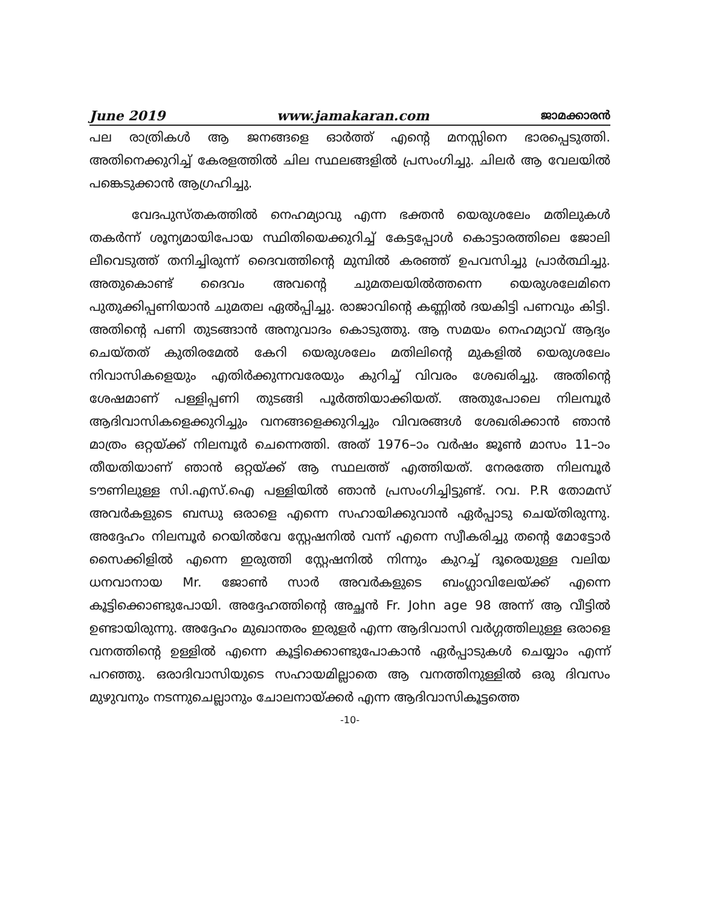June 2019 www.jamakaran.com ജാമക്കാരൻ
പല രാത്രികൾ ആ ജനങ്ങളെ ഓർത്ത് എന്റെ മനസ്സിനെ ഭാരപ്പെടുത്തി. അതിനെക്കുറിച്ച് കേരളത്തിൽ ചില സ്ഥലങ്ങളിൽ പ്രസംഗിച്ചു. ചിലർ ആ വേലയിൽ പങ്കെടുക്കാൻ ആഗ്രഹിച്ചു.
വേദപുസ്തകത്തിൽ നെഹമ്യാവു എന്ന ഭക്തൻ യെരുശലേം മതിലുകൾ തകർന്ന് ശൂന്യമായിപോയ സ്ഥിതിയെക്കുറിച്ച് കേട്ടപ്പോൾ കൊട്ടാരത്തിലെ ജോലി ലീവെടുത്ത് തനിച്ചിരുന്ന് ദൈവത്തിന്റെ മുമ്പിൽ കരഞ്ഞ് ഉപവസിച്ചു പ്രാർത്ഥിച്ചു. അതുകൊണ്ട് ദൈവം അവന്റെ ചുമതലയിൽത്തന്നെ യെരുശലേമിനെ പുതുക്കിപ്പണിയാൻ ചുമതല ഏൽപ്പിച്ചു. രാജാവിന്റെ കണ്ണിൽ ദയകിട്ടി പണവും കിട്ടി. അതിന്റെ പണി തുടങ്ങാൻ അനുവാദം കൊടുത്തു. ആ സമയം നെഹമ്യാവ് ആദ്യം ചെയ്തത് കുതിരമേൽ കേറി യെരുശലേം മതിലിന്റെ മുകളിൽ യെരുശലേം നിവാസികളെയും എതിർക്കുന്നവരേയും കുറിച്ച് വിവരം ശേഖരിച്ചു. അതിന്റെ ശേഷമാണ് പള്ളിപ്പണി തുടങ്ങി പൂർത്തിയാക്കിയത്. അതുപോലെ നിലമ്പൂർ ആദിവാസികളെക്കുറിച്ചും വനങ്ങളെക്കുറിച്ചും വിവരങ്ങൾ ശേഖരിക്കാൻ ഞാൻ മാത്രം ഒറ്റയ്ക്ക് നിലമ്പൂർ ചെന്നെത്തി. അത് 1976–ാം വർഷം ജൂൺ മാസം 11–ാം തീയതിയാണ് ഞാൻ ഒറ്റയ്ക്ക് ആ സ്ഥലത്ത് എത്തിയത്. നേരത്തേ നിലമ്പൂർ ടൗണിലുള്ള സി.എസ്.ഐ പള്ളിയിൽ ഞാൻ പ്രസംഗിച്ചിട്ടുണ്ട്. റവ. P.R തോമസ് അവർകളുടെ ബന്ധു ഒരാളെ എന്നെ സഹായിക്കുവാൻ ഏർപ്പാടു ചെയ്തിരുന്നു. അദ്ദേഹം നിലമ്പൂർ റെയിൽവേ സ്റ്റേഷനിൽ വന്ന് എന്നെ സ്വീകരിച്ചു തന്റെ മോട്ടോർ സൈക്കിളിൽ എന്നെ ഇരുത്തി സ്റ്റേഷനിൽ നിന്നും കുറച്ച് ദൂരെയുള്ള വലിയ ധനവാനായ Mr. ജോൺ സാർ അവർകളുടെ ബംഗ്ലാവിലേയ്ക്ക് എന്നെ കൂട്ടിക്കൊണ്ടുപോയി. അദ്ദേഹത്തിന്റെ അച്ഛൻ Fr. John age 98 അന്ന് ആ വീട്ടിൽ ഉണ്ടായിരുന്നു. അദ്ദേഹം മുഖാന്തരം ഇരുളർ എന്ന ആദിവാസി വർഗ്ഗത്തിലുള്ള ഒരാളെ വനത്തിന്റെ ഉള്ളിൽ എന്നെ കൂട്ടിക്കൊണ്ടുപോകാൻ ഏർപ്പാടുകൾ ചെയ്യാം എന്ന് പറഞ്ഞു. ഒരാദിവാസിയുടെ സഹായമില്ലാതെ ആ വനത്തിനുള്ളിൽ ഒരു ദിവസം മുഴുവനും നടന്നുചെല്ലാനും ചോലനായ്ക്കർ എന്ന ആദിവാസികൂട്ടത്തെ
-10-